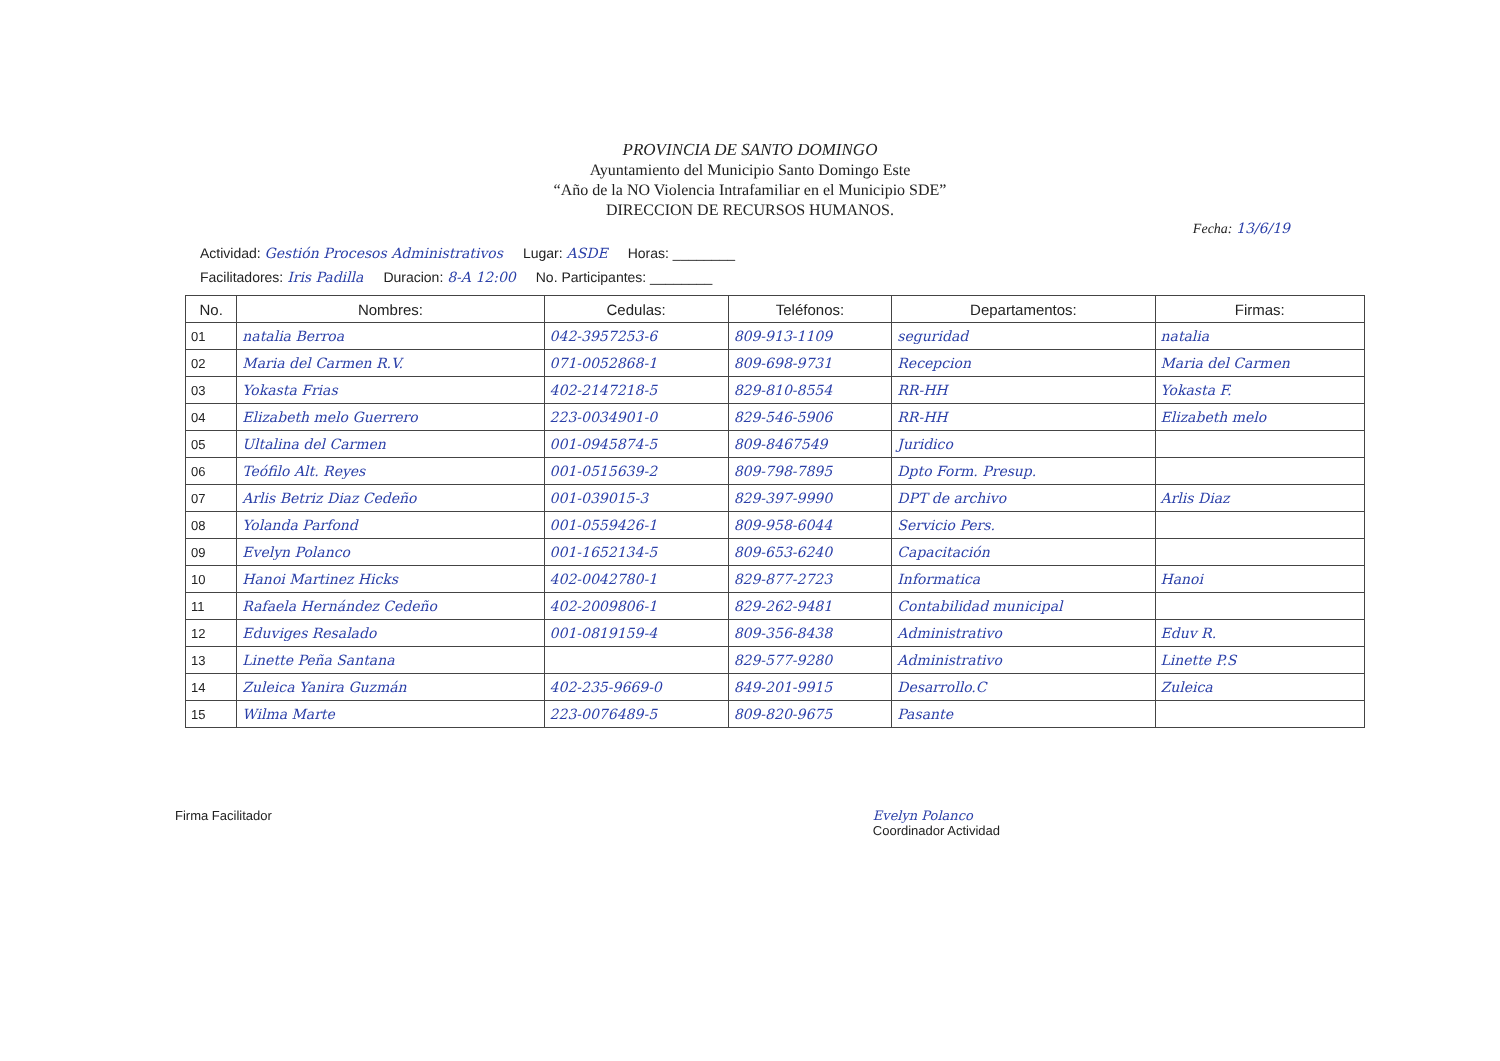PROVINCIA DE SANTO DOMINGO
Ayuntamiento del Municipio Santo Domingo Este
“Año de la NO Violencia Intrafamiliar en el Municipio SDE”
DIRECCION DE RECURSOS HUMANOS.
Fecha: 13/6/19
Actividad: Gestión Procesos Administrativos Lugar: ASDE Horas: ________
Facilitadores: Iris Padilla Duracion: 8-A 12:00 No. Participantes: ________
| No. | Nombres: | Cedulas: | Teléfonos: | Departamentos: | Firmas: |
| --- | --- | --- | --- | --- | --- |
| 01 | natalia Berroa | 042-3957253-6 | 809-913-1109 | seguridad | natalia |
| 02 | Maria del Carmen R.V. | 071-0052868-1 | 809-698-9731 | Recepcion | Maria del Carmen |
| 03 | Yokasta Frias | 402-2147218-5 | 829-810-8554 | RR-HH | Yokasta F. |
| 04 | Elizabeth melo Guerrero | 223-0034901-0 | 829-546-5906 | RR-HH | Elizabeth melo |
| 05 | Ultalina del Carmen | 001-0945874-5 | 809-8467549 | Juridico | |
| 06 | Teófilo Alt. Reyes | 001-0515639-2 | 809-798-7895 | Dpto Form. Presup. | |
| 07 | Arlis Betriz Diaz Cedeño | 001-039015-3 | 829-397-9990 | DPT de archivo | Arlis Diaz |
| 08 | Yolanda Parfond | 001-0559426-1 | 809-958-6044 | Servicio Pers. | |
| 09 | Evelyn Polanco | 001-1652134-5 | 809-653-6240 | Capacitación | |
| 10 | Hanoi Martinez Hicks | 402-0042780-1 | 829-877-2723 | Informatica | Hanoi |
| 11 | Rafaela Hernández Cedeño | 402-2009806-1 | 829-262-9481 | Contabilidad municipal | |
| 12 | Eduviges Resalado | 001-0819159-4 | 809-356-8438 | Administrativo | Eduv R. |
| 13 | Linette Peña Santana | | 829-577-9280 | Administrativo | Linette P.S |
| 14 | Zuleica Yanira Guzmán | 402-235-9669-0 | 849-201-9915 | Desarrollo.C | Zuleica |
| 15 | Wilma Marte | 223-0076489-5 | 809-820-9675 | Pasante | |
Firma Facilitador Evelyn Polanco
Coordinador Actividad